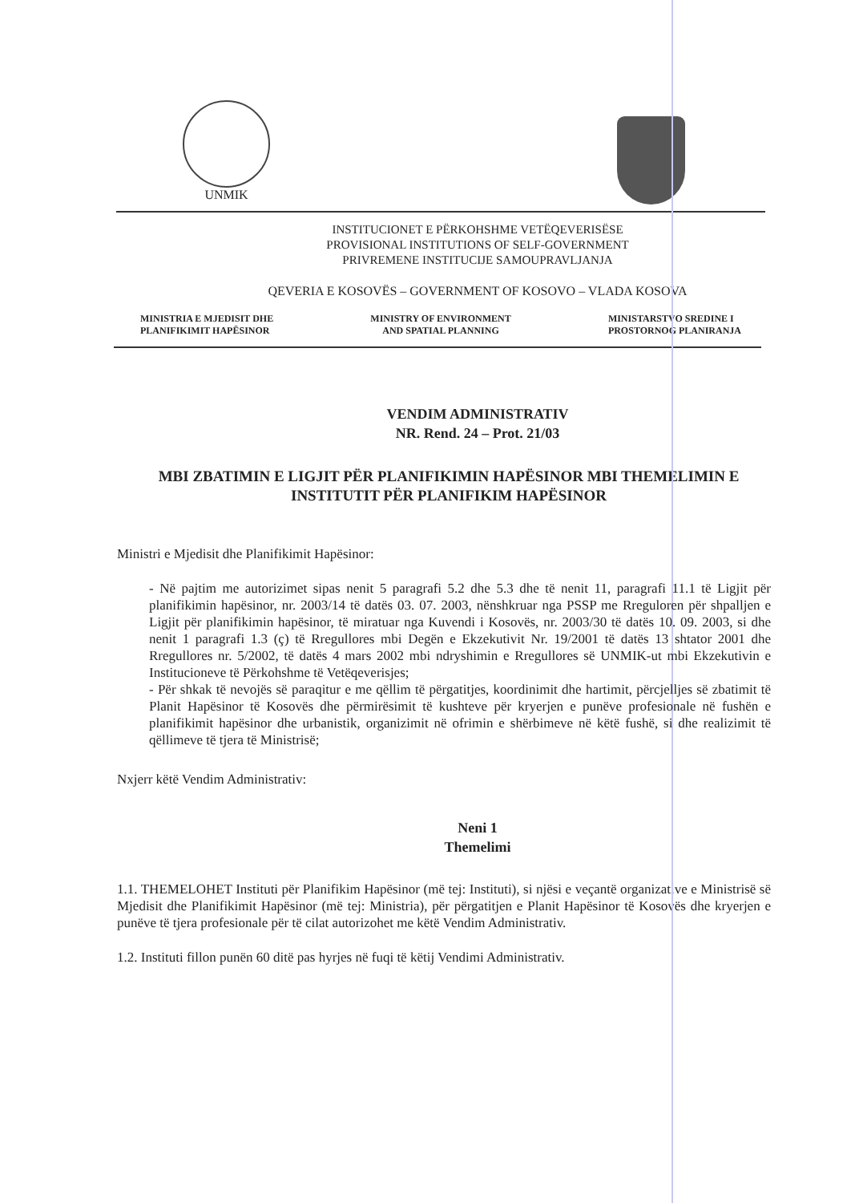UNMIK
INSTITUCIONET E PËRKOHSHME VETËQEVERISËSE
PROVISIONAL INSTITUTIONS OF SELF-GOVERNMENT
PRIVREMENE INSTITUCIJE SAMOUPRAVLJANJA
QEVERIA E KOSOVËS – GOVERNMENT OF KOSOVO – VLADA KOSOVA
MINISTRIA E MJEDISIT DHE
PLANIFIKIMIT HAPËSINOR
MINISTRY OF ENVIRONMENT
AND SPATIAL PLANNING
MINISTARSTVO SREDINE I
PROSTORNOG PLANIRANJA
VENDIM ADMINISTRATIV
NR. Rend. 24 – Prot. 21/03
MBI ZBATIMIN E LIGJIT PËR PLANIFIKIMIN HAPËSINOR MBI THEMELIMIN E INSTITUTIT PËR PLANIFIKIM HAPËSINOR
Ministri e Mjedisit dhe Planifikimit Hapësinor:
- Në pajtim me autorizimet sipas nenit 5 paragrafi 5.2 dhe 5.3 dhe të nenit 11, paragrafi 11.1 të Ligjit për planifikimin hapësinor, nr. 2003/14 të datës 03. 07. 2003, nënshkruar nga PSSP me Rreguloren për shpalljen e Ligjit për planifikimin hapësinor, të miratuar nga Kuvendi i Kosovës, nr. 2003/30 të datës 10. 09. 2003, si dhe nenit 1 paragrafi 1.3 (ç) të Rregullores mbi Degën e Ekzekutivit Nr. 19/2001 të datës 13 shtator 2001 dhe Rregullores nr. 5/2002, të datës 4 mars 2002 mbi ndryshimin e Rregullores së UNMIK-ut mbi Ekzekutivin e Institucioneve të Përkohshme të Vetëqeverisjes;
- Për shkak të nevojës së paraqitur e me qëllim të përgatitjes, koordinimit dhe hartimit, përcjelljes së zbatimit të Planit Hapësinor të Kosovës dhe përmirësimit të kushteve për kryerjen e punëve profesionale në fushën e planifikimit hapësinor dhe urbanistik, organizimit në ofrimin e shërbimeve në këtë fushë, si dhe realizimit të qëllimeve të tjera të Ministrisë;
Nxjerr këtë Vendim Administrativ:
Neni 1
Themelimi
1.1. THEMELOHET Instituti për Planifikim Hapësinor (më tej: Instituti), si njësi e veçantë organizative e Ministrisë së Mjedisit dhe Planifikimit Hapësinor (më tej: Ministria), për përgatitjen e Planit Hapësinor të Kosovës dhe kryerjen e punëve të tjera profesionale për të cilat autorizohet me këtë Vendim Administrativ.
1.2. Instituti fillon punën 60 ditë pas hyrjes në fuqi të këtij Vendimi Administrativ.